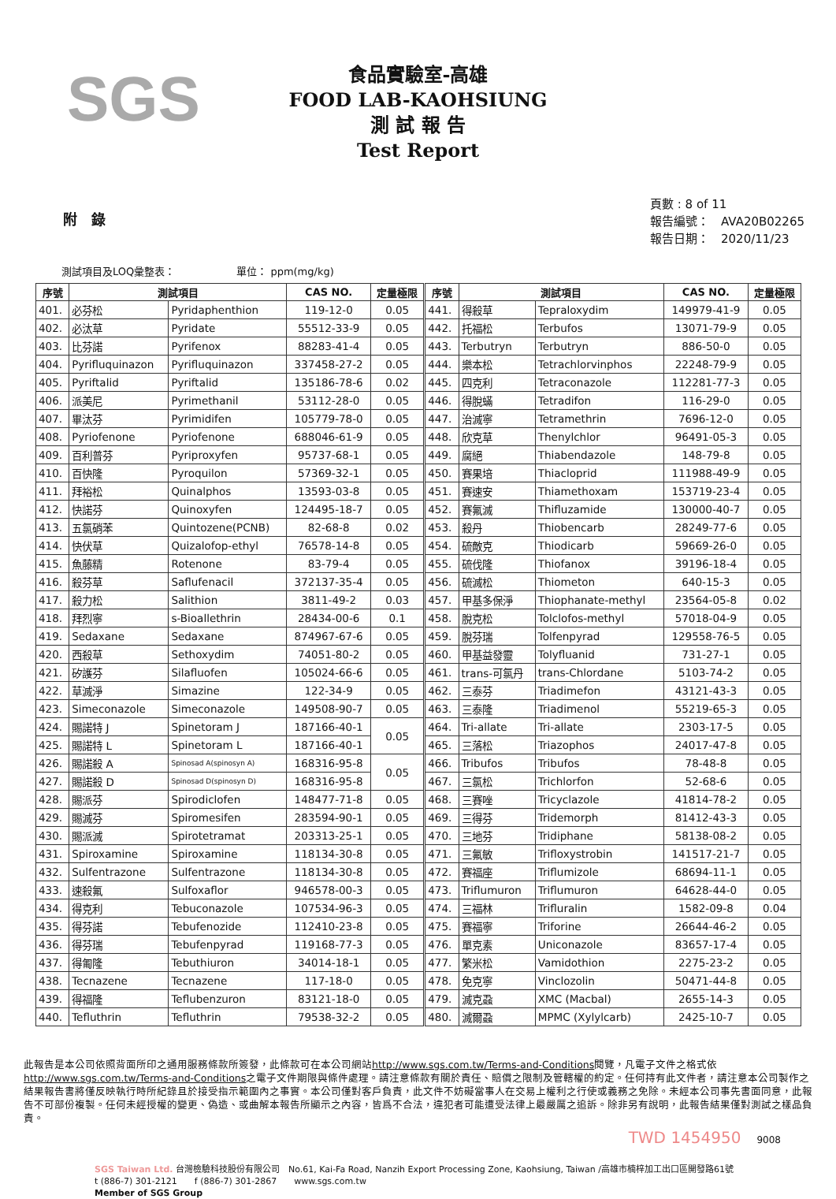SGS
食品實驗室-高雄
FOOD LAB-KAOHSIUNG
測 試 報 告
Test Report
附　錄
頁數 : 8 of 11
報告編號：　AVA20B02265
報告日期：　2020/11/23
測試項目及LOQ彙整表：　　　　　　單位： ppm(mg/kg)
| 序號 | 測試項目 | | CAS NO. | 定量極限 | 序號 | 測試項目 | | CAS NO. | 定量極限 |
| --- | --- | --- | --- | --- | --- | --- | --- | --- | --- |
| 401. | 必芬松 | Pyridaphenthion | 119-12-0 | 0.05 | 441. | 得殺草 | Tepraloxydim | 149979-41-9 | 0.05 |
| 402. | 必汰草 | Pyridate | 55512-33-9 | 0.05 | 442. | 托福松 | Terbufos | 13071-79-9 | 0.05 |
| 403. | 比芬諾 | Pyrifenox | 88283-41-4 | 0.05 | 443. | Terbutryn | Terbutryn | 886-50-0 | 0.05 |
| 404. | Pyrifluquinazon | Pyrifluquinazon | 337458-27-2 | 0.05 | 444. | 樂本松 | Tetrachlorvinphos | 22248-79-9 | 0.05 |
| 405. | Pyriftalid | Pyriftalid | 135186-78-6 | 0.02 | 445. | 四克利 | Tetraconazole | 112281-77-3 | 0.05 |
| 406. | 派美尼 | Pyrimethanil | 53112-28-0 | 0.05 | 446. | 得脫蟎 | Tetradifon | 116-29-0 | 0.05 |
| 407. | 畢汰芬 | Pyrimidifen | 105779-78-0 | 0.05 | 447. | 治滅寧 | Tetramethrin | 7696-12-0 | 0.05 |
| 408. | Pyriofenone | Pyriofenone | 688046-61-9 | 0.05 | 448. | 欣克草 | Thenylchlor | 96491-05-3 | 0.05 |
| 409. | 百利普芬 | Pyriproxyfen | 95737-68-1 | 0.05 | 449. | 腐絕 | Thiabendazole | 148-79-8 | 0.05 |
| 410. | 百快隆 | Pyroquilon | 57369-32-1 | 0.05 | 450. | 賽果培 | Thiacloprid | 111988-49-9 | 0.05 |
| 411. | 拜裕松 | Quinalphos | 13593-03-8 | 0.05 | 451. | 賽速安 | Thiamethoxam | 153719-23-4 | 0.05 |
| 412. | 快諾芬 | Quinoxyfen | 124495-18-7 | 0.05 | 452. | 賽氟滅 | Thifluzamide | 130000-40-7 | 0.05 |
| 413. | 五氯硝苯 | Quintozene(PCNB) | 82-68-8 | 0.02 | 453. | 殺丹 | Thiobencarb | 28249-77-6 | 0.05 |
| 414. | 快伏草 | Quizalofop-ethyl | 76578-14-8 | 0.05 | 454. | 硫敵克 | Thiodicarb | 59669-26-0 | 0.05 |
| 415. | 魚藤精 | Rotenone | 83-79-4 | 0.05 | 455. | 硫伐隆 | Thiofanox | 39196-18-4 | 0.05 |
| 416. | 殺芬草 | Saflufenacil | 372137-35-4 | 0.05 | 456. | 硫滅松 | Thiometon | 640-15-3 | 0.05 |
| 417. | 殺力松 | Salithion | 3811-49-2 | 0.03 | 457. | 甲基多保淨 | Thiophanate-methyl | 23564-05-8 | 0.02 |
| 418. | 拜烈寧 | s-Bioallethrin | 28434-00-6 | 0.1 | 458. | 脫克松 | Tolclofos-methyl | 57018-04-9 | 0.05 |
| 419. | Sedaxane | Sedaxane | 874967-67-6 | 0.05 | 459. | 脫芬瑞 | Tolfenpyrad | 129558-76-5 | 0.05 |
| 420. | 西殺草 | Sethoxydim | 74051-80-2 | 0.05 | 460. | 甲基益發靈 | Tolyfluanid | 731-27-1 | 0.05 |
| 421. | 矽護芬 | Silafluofen | 105024-66-6 | 0.05 | 461. | trans-可氯丹 | trans-Chlordane | 5103-74-2 | 0.05 |
| 422. | 草滅淨 | Simazine | 122-34-9 | 0.05 | 462. | 三泰芬 | Triadimefon | 43121-43-3 | 0.05 |
| 423. | Simeconazole | Simeconazole | 149508-90-7 | 0.05 | 463. | 三泰隆 | Triadimenol | 55219-65-3 | 0.05 |
| 424. | 賜諾特 J | Spinetoram J | 187166-40-1 | 0.05 | 464. | Tri-allate | Tri-allate | 2303-17-5 | 0.05 |
| 425. | 賜諾特 L | Spinetoram L | 187166-40-1 | | 465. | 三落松 | Triazophos | 24017-47-8 | 0.05 |
| 426. | 賜諾殺 A | Spinosad A(spinosyn A) | 168316-95-8 | 0.05 | 466. | Tribufos | Tribufos | 78-48-8 | 0.05 |
| 427. | 賜諾殺 D | Spinosad D(spinosyn D) | 168316-95-8 | | 467. | 三氯松 | Trichlorfon | 52-68-6 | 0.05 |
| 428. | 賜派芬 | Spirodiclofen | 148477-71-8 | 0.05 | 468. | 三賽唑 | Tricyclazole | 41814-78-2 | 0.05 |
| 429. | 賜滅芬 | Spiromesifen | 283594-90-1 | 0.05 | 469. | 三得芬 | Tridemorph | 81412-43-3 | 0.05 |
| 430. | 賜派滅 | Spirotetramat | 203313-25-1 | 0.05 | 470. | 三地芬 | Tridiphane | 58138-08-2 | 0.05 |
| 431. | Spiroxamine | Spiroxamine | 118134-30-8 | 0.05 | 471. | 三氟敏 | Trifloxystrobin | 141517-21-7 | 0.05 |
| 432. | Sulfentrazone | Sulfentrazone | 118134-30-8 | 0.05 | 472. | 賽福座 | Triflumizole | 68694-11-1 | 0.05 |
| 433. | 速殺氟 | Sulfoxaflor | 946578-00-3 | 0.05 | 473. | Triflumuron | Triflumuron | 64628-44-0 | 0.05 |
| 434. | 得克利 | Tebuconazole | 107534-96-3 | 0.05 | 474. | 三福林 | Trifluralin | 1582-09-8 | 0.04 |
| 435. | 得芬諾 | Tebufenozide | 112410-23-8 | 0.05 | 475. | 賽福寧 | Triforine | 26644-46-2 | 0.05 |
| 436. | 得芬瑞 | Tebufenpyrad | 119168-77-3 | 0.05 | 476. | 單克素 | Uniconazole | 83657-17-4 | 0.05 |
| 437. | 得匍隆 | Tebuthiuron | 34014-18-1 | 0.05 | 477. | 繁米松 | Vamidothion | 2275-23-2 | 0.05 |
| 438. | Tecnazene | Tecnazene | 117-18-0 | 0.05 | 478. | 免克寧 | Vinclozolin | 50471-44-8 | 0.05 |
| 439. | 得福隆 | Teflubenzuron | 83121-18-0 | 0.05 | 479. | 滅克蝨 | XMC (Macbal) | 2655-14-3 | 0.05 |
| 440. | Tefluthrin | Tefluthrin | 79538-32-2 | 0.05 | 480. | 滅爾蝨 | MPMC (Xylylcarb) | 2425-10-7 | 0.05 |
此報告是本公司依照背面所印之通用服務條款所簽發，此條款可在本公司網站http://www.sgs.com.tw/Terms-and-Conditions閱覽，凡電子文件之格式依http://www.sgs.com.tw/Terms-and-Conditions之電子文件期限與條件處理。請注意條款有關於責任、賠償之限制及管轄權的約定。任何持有此文件者，請注意本公司製作之結果報告書將僅反映執行時所紀錄且於接受指示範圍內之事實。本公司僅對客戶負責，此文件不妨礙當事人在交易上權利之行使或義務之免除。未經本公司事先書面同意，此報告不可部份複製。任何未經授權的變更、偽造、或曲解本報告所顯示之內容，皆爲不合法，違犯者可能遭受法律上最嚴厲之追訴。除非另有說明，此報告結果僅對測試之樣品負責。
TWD 1454950　9008
SGS Taiwan Ltd. 台灣檢驗科技股份有限公司　No.61, Kai-Fa Road, Nanzih Export Processing Zone, Kaohsiung, Taiwan /高雄市楠梓加工出口區開發路61號
t (886-7) 301-2121　　f (886-7) 301-2867　　www.sgs.com.tw
Member of SGS Group